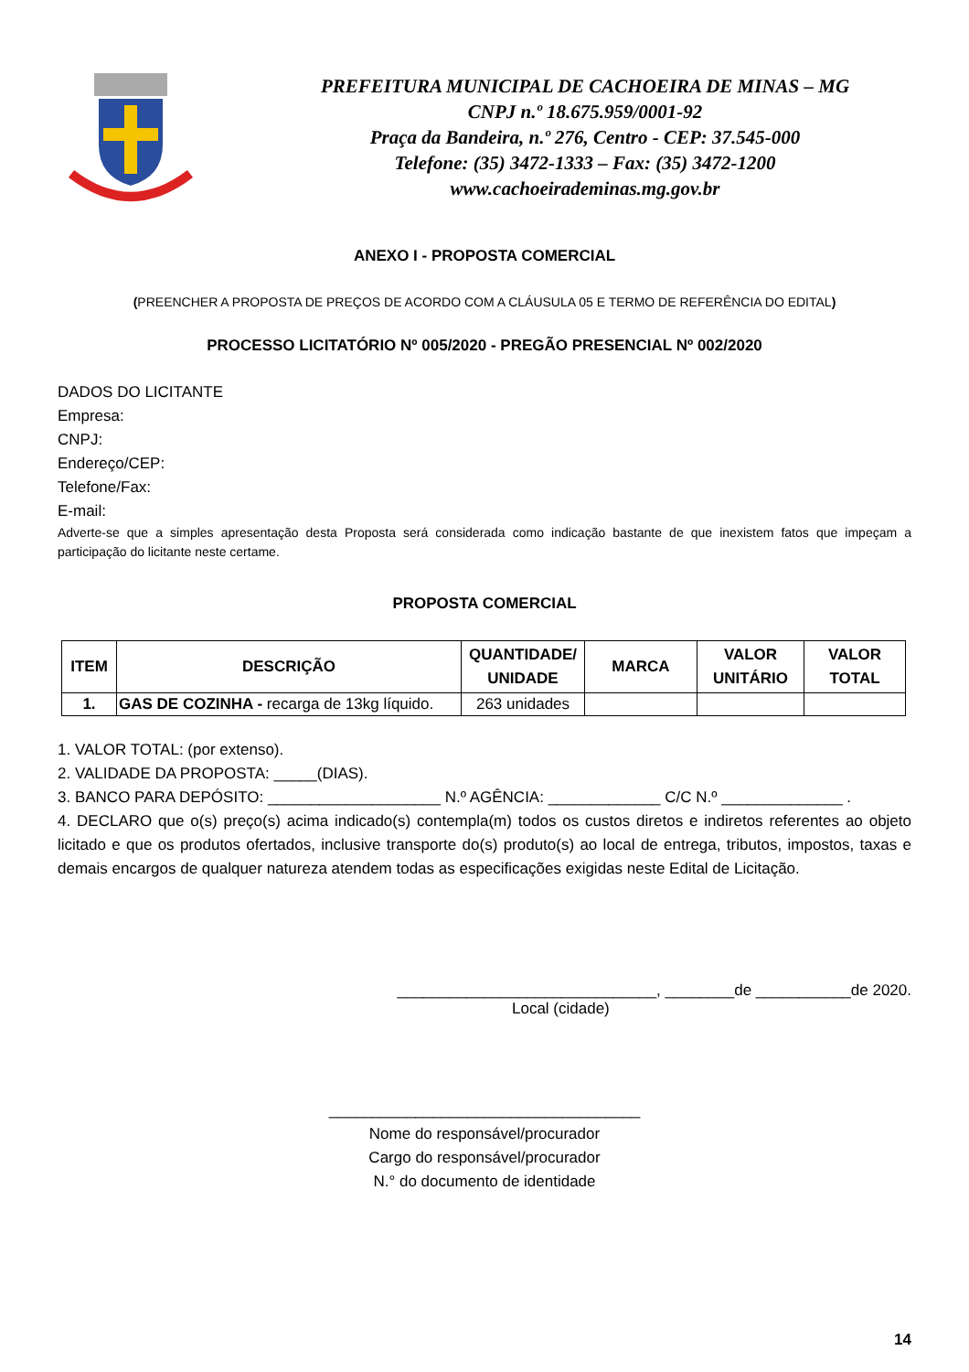PREFEITURA MUNICIPAL DE CACHOEIRA DE MINAS – MG
CNPJ n.º 18.675.959/0001-92
Praça da Bandeira, n.º 276, Centro - CEP: 37.545-000
Telefone: (35) 3472-1333 – Fax: (35) 3472-1200
www.cachoeirademinas.mg.gov.br
ANEXO I - PROPOSTA COMERCIAL
(PREENCHER A PROPOSTA DE PREÇOS DE ACORDO COM A CLÁUSULA 05 E TERMO DE REFERÊNCIA DO EDITAL)
PROCESSO LICITATÓRIO Nº 005/2020 - PREGÃO PRESENCIAL Nº 002/2020
DADOS DO LICITANTE
Empresa:
CNPJ:
Endereço/CEP:
Telefone/Fax:
E-mail:
Adverte-se que a simples apresentação desta Proposta será considerada como indicação bastante de que inexistem fatos que impeçam a participação do licitante neste certame.
PROPOSTA COMERCIAL
| ITEM | DESCRIÇÃO | QUANTIDADE/ UNIDADE | MARCA | VALOR UNITÁRIO | VALOR TOTAL |
| --- | --- | --- | --- | --- | --- |
| 1. | GAS DE COZINHA - recarga de 13kg líquido. | 263 unidades | | | |
1. VALOR TOTAL: (por extenso).
2. VALIDADE DA PROPOSTA: _____(DIAS).
3. BANCO PARA DEPÓSITO: ____________________ N.º AGÊNCIA: _____________ C/C N.º ______________ .
4. DECLARO que o(s) preço(s) acima indicado(s) contempla(m) todos os custos diretos e indiretos referentes ao objeto licitado e que os produtos ofertados, inclusive transporte do(s) produto(s) ao local de entrega, tributos, impostos, taxas e demais encargos de qualquer natureza atendem todas as especificações exigidas neste Edital de Licitação.
______________________________, ________de ___________de 2020.
Local (cidade)
____________________________________
Nome do responsável/procurador
Cargo do responsável/procurador
N.° do documento de identidade
14